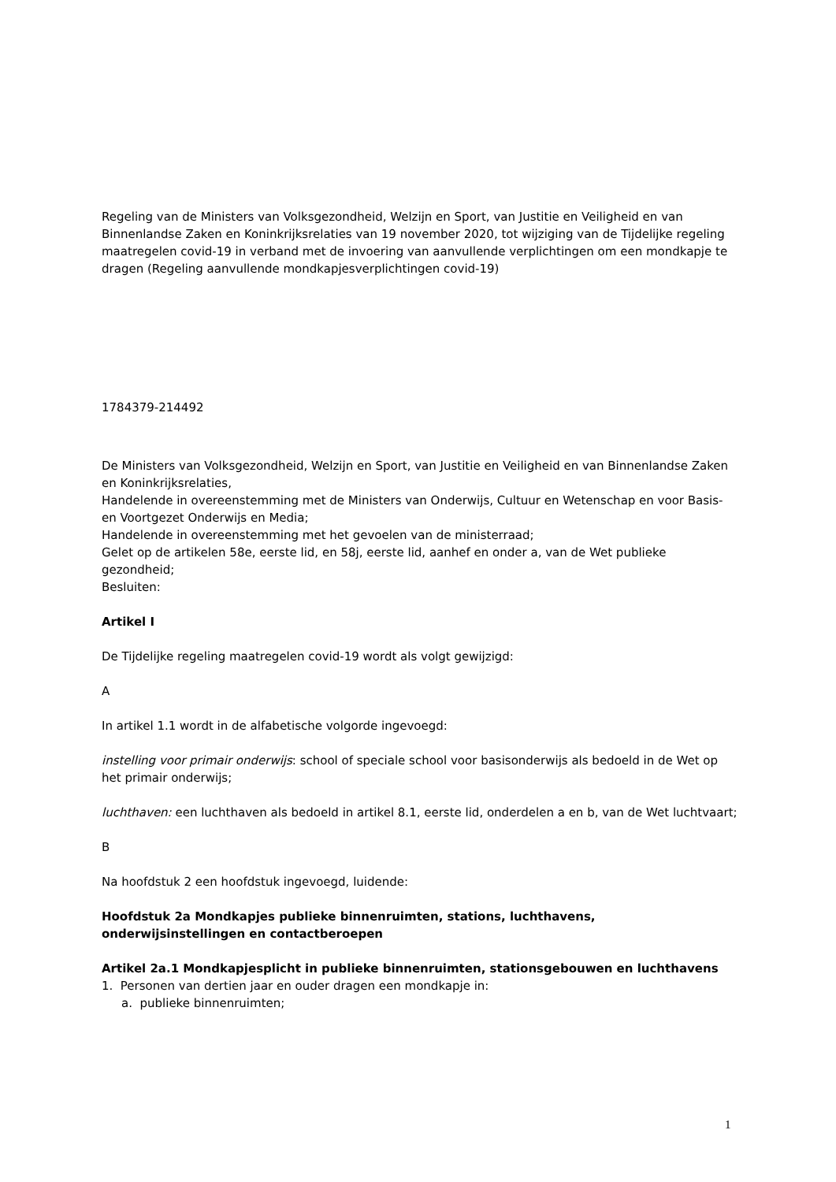Regeling van de Ministers van Volksgezondheid, Welzijn en Sport, van Justitie en Veiligheid en van Binnenlandse Zaken en Koninkrijksrelaties van 19 november 2020, tot wijziging van de Tijdelijke regeling maatregelen covid-19 in verband met de invoering van aanvullende verplichtingen om een mondkapje te dragen (Regeling aanvullende mondkapjesverplichtingen covid-19)
1784379-214492
De Ministers van Volksgezondheid, Welzijn en Sport, van Justitie en Veiligheid en van Binnenlandse Zaken en Koninkrijksrelaties,
Handelende in overeenstemming met de Ministers van Onderwijs, Cultuur en Wetenschap en voor Basis- en Voortgezet Onderwijs en Media;
Handelende in overeenstemming met het gevoelen van de ministerraad;
Gelet op de artikelen 58e, eerste lid, en 58j, eerste lid, aanhef en onder a, van de Wet publieke gezondheid;
Besluiten:
Artikel I
De Tijdelijke regeling maatregelen covid-19 wordt als volgt gewijzigd:
A
In artikel 1.1 wordt in de alfabetische volgorde ingevoegd:
instelling voor primair onderwijs: school of speciale school voor basisonderwijs als bedoeld in de Wet op het primair onderwijs;
luchthaven: een luchthaven als bedoeld in artikel 8.1, eerste lid, onderdelen a en b, van de Wet luchtvaart;
B
Na hoofdstuk 2 een hoofdstuk ingevoegd, luidende:
Hoofdstuk 2a Mondkapjes publieke binnenruimten, stations, luchthavens, onderwijsinstellingen en contactberoepen
Artikel 2a.1 Mondkapjesplicht in publieke binnenruimten, stationsgebouwen en luchthavens
1. Personen van dertien jaar en ouder dragen een mondkapje in:
a. publieke binnenruimten;
1